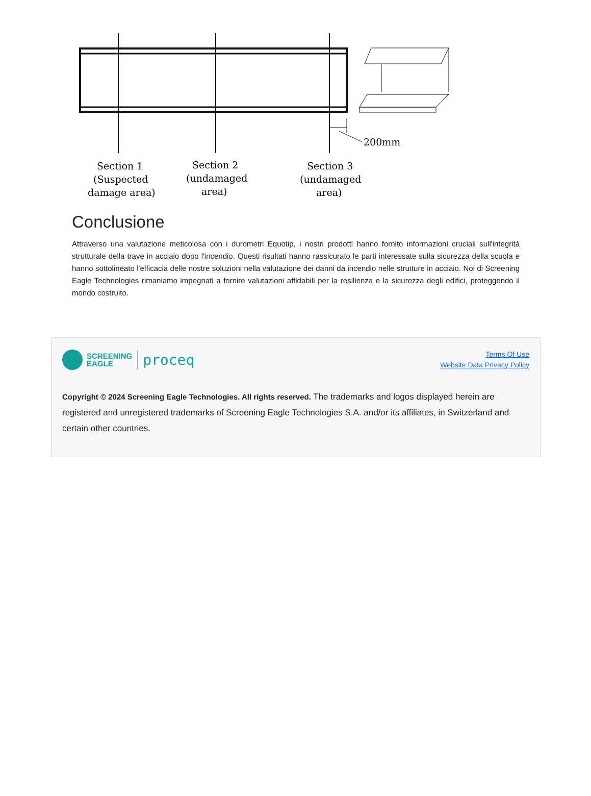200mm
Section 1
(Suspected
damage area)
Section 2
(undamaged
area)
Section 3
(undamaged
area)
Conclusione
Attraverso una valutazione meticolosa con i durometri Equotip, i nostri prodotti hanno fornito informazioni cruciali sull'integrità strutturale della trave in acciaio dopo l'incendio. Questi risultati hanno rassicurato le parti interessate sulla sicurezza della scuola e hanno sottolineato l'efficacia delle nostre soluzioni nella valutazione dei danni da incendio nelle strutture in acciaio. Noi di Screening Eagle Technologies rimaniamo impegnati a fornire valutazioni affidabili per la resilienza e la sicurezza degli edifici, proteggendo il mondo costruito.
SCREENING
EAGLE
proceq
Terms Of Use
Website Data Privacy Policy
Copyright © 2024 Screening Eagle Technologies. All rights reserved. The trademarks and logos displayed herein are registered and unregistered trademarks of Screening Eagle Technologies S.A. and/or its affiliates, in Switzerland and certain other countries.